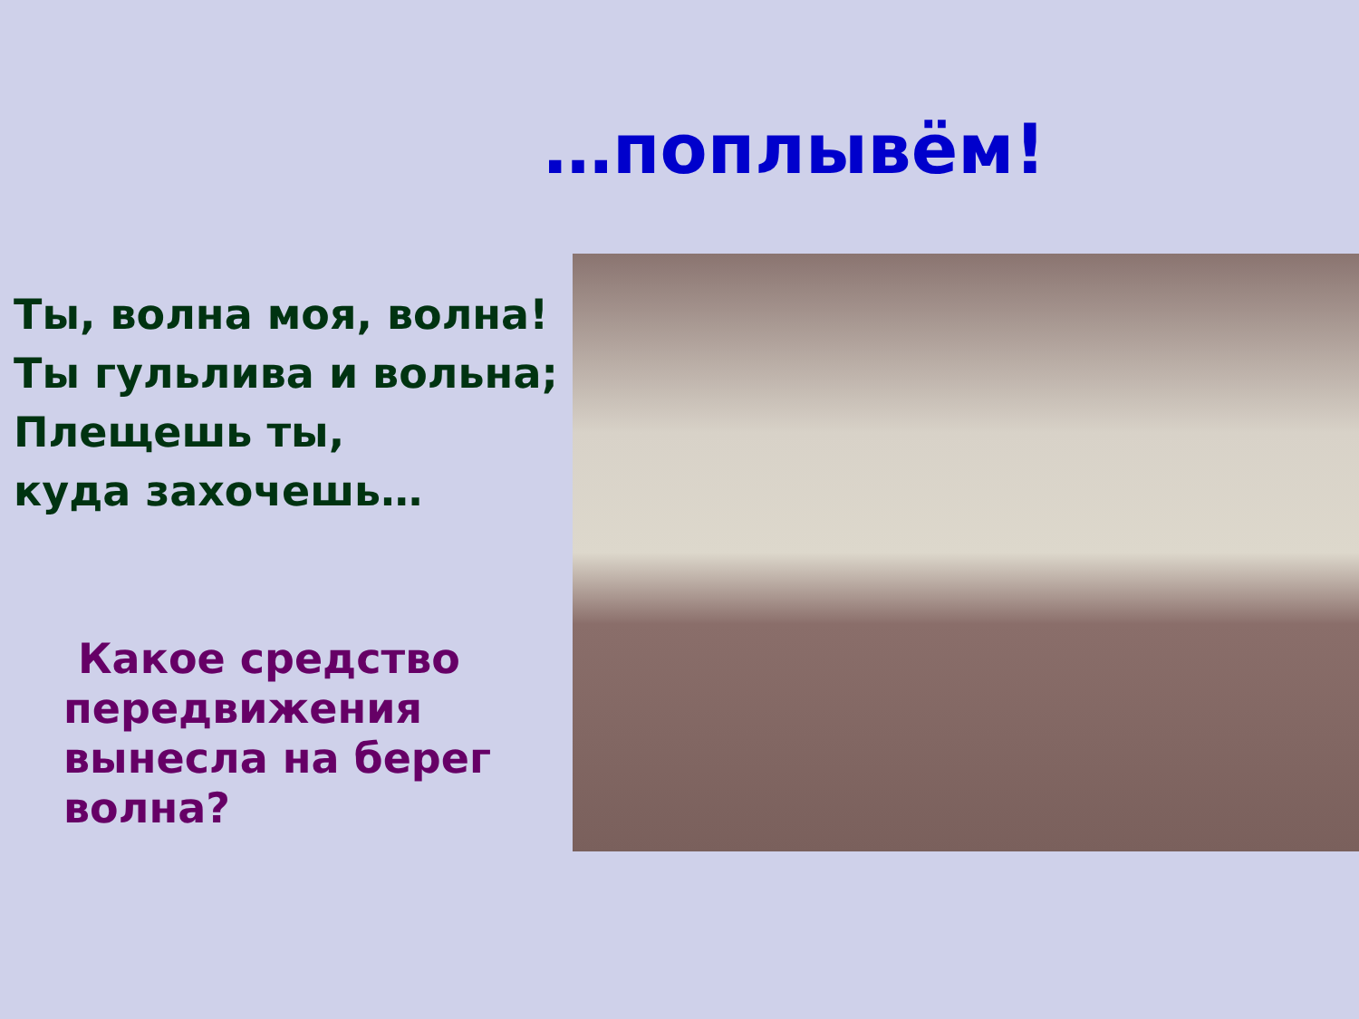…поплывём!
Ты, волна моя, волна!
Ты гульлива и вольна;
Плещешь ты,
куда захочешь…
Какое средство передвижения вынесла на берег волна?